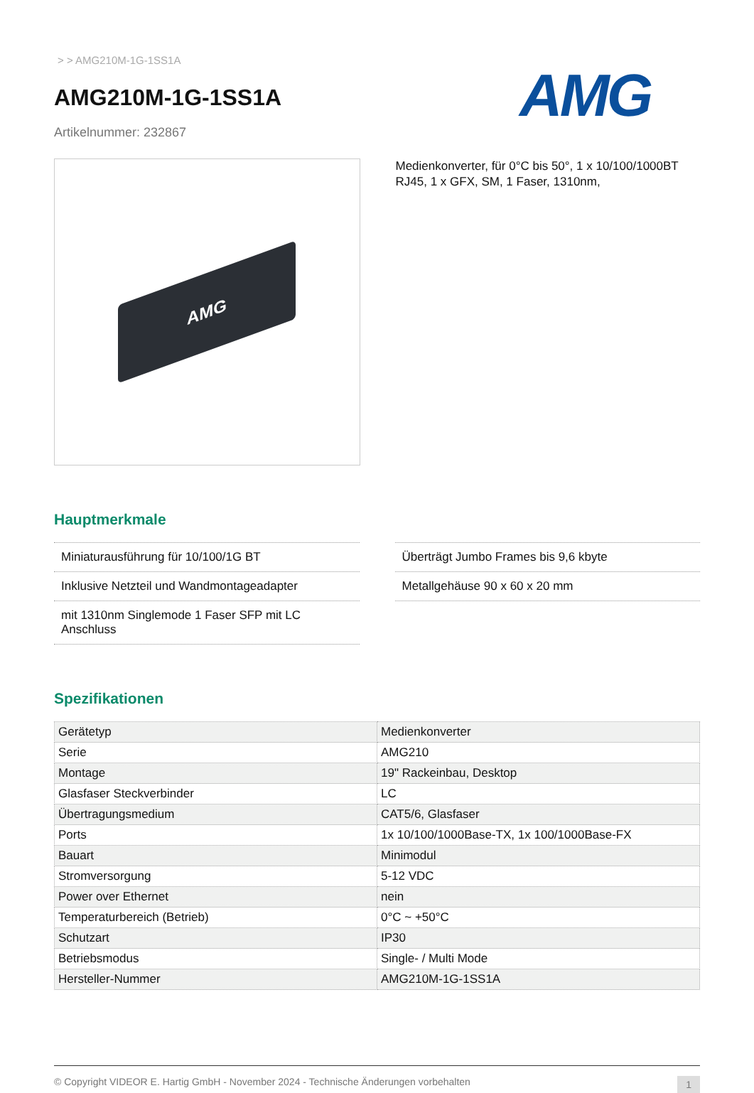> > AMG210M-1G-1SS1A
AMG210M-1G-1SS1A
Artikelnummer: 232867
AMG
AMG
Medienkonverter, für 0°C bis 50°, 1 x 10/100/1000BT RJ45, 1 x GFX, SM, 1 Faser, 1310nm,
Hauptmerkmale
Miniaturausführung für 10/100/1G BT
Inklusive Netzteil und Wandmontageadapter
mit 1310nm Singlemode 1 Faser SFP mit LC Anschluss
Überträgt Jumbo Frames bis 9,6 kbyte
Metallgehäuse 90 x 60 x 20 mm
Spezifikationen
| Gerätetyp | Medienkonverter |
| Serie | AMG210 |
| Montage | 19" Rackeinbau, Desktop |
| Glasfaser Steckverbinder | LC |
| Übertragungsmedium | CAT5/6, Glasfaser |
| Ports | 1x 10/100/1000Base-TX, 1x 100/1000Base-FX |
| Bauart | Minimodul |
| Stromversorgung | 5-12 VDC |
| Power over Ethernet | nein |
| Temperaturbereich (Betrieb) | 0°C ~ +50°C |
| Schutzart | IP30 |
| Betriebsmodus | Single- / Multi Mode |
| Hersteller-Nummer | AMG210M-1G-1SS1A |
© Copyright VIDEOR E. Hartig GmbH - November 2024 - Technische Änderungen vorbehalten 1